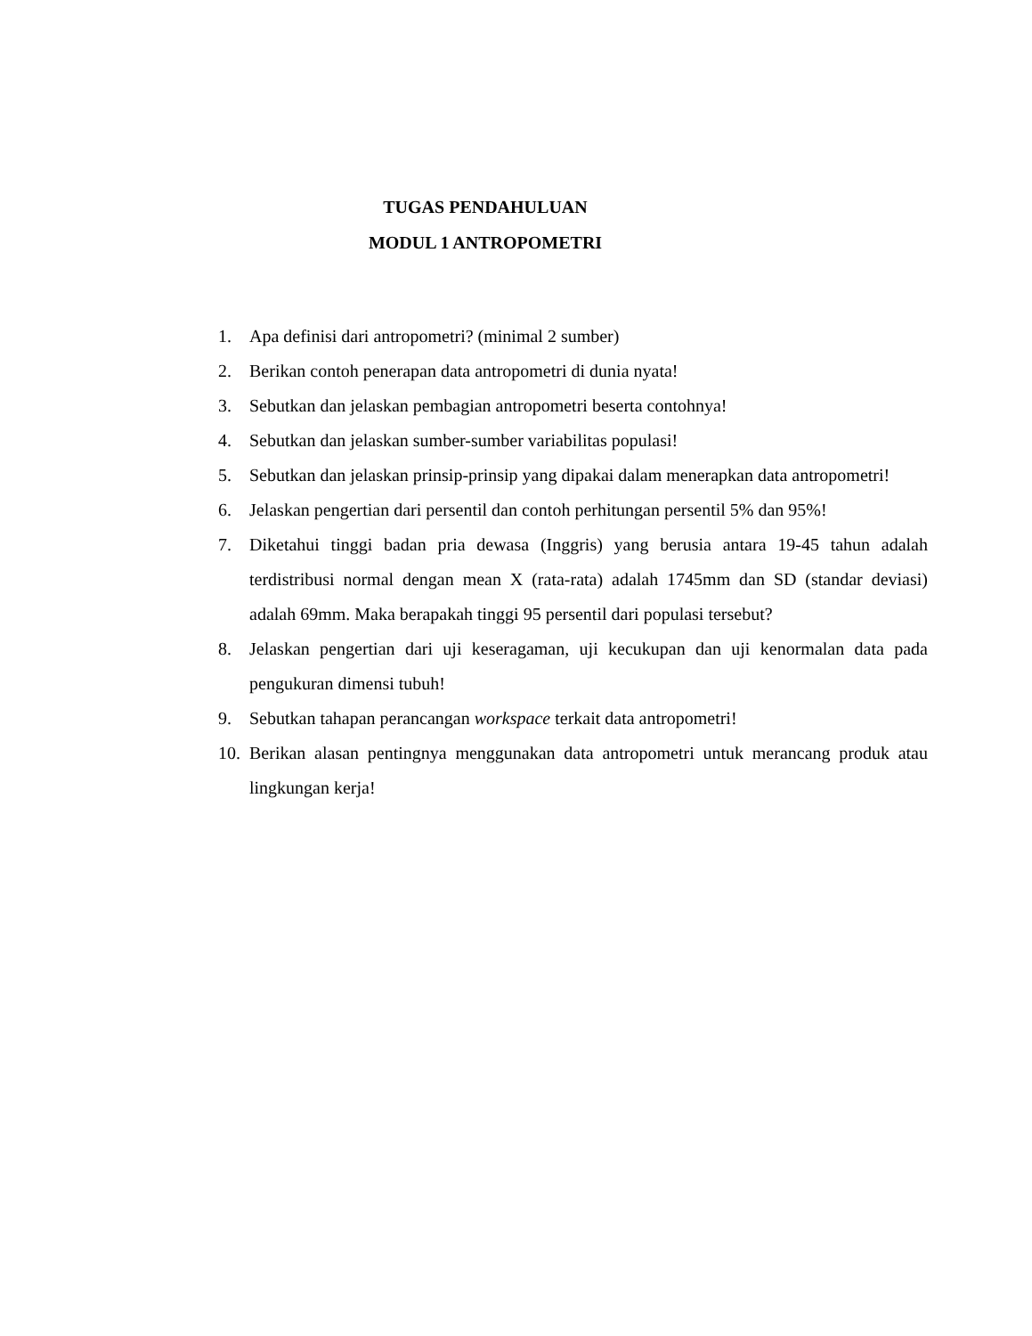TUGAS PENDAHULUAN
MODUL 1 ANTROPOMETRI
1. Apa definisi dari antropometri? (minimal 2 sumber)
2. Berikan contoh penerapan data antropometri di dunia nyata!
3. Sebutkan dan jelaskan pembagian antropometri beserta contohnya!
4. Sebutkan dan jelaskan sumber-sumber variabilitas populasi!
5. Sebutkan dan jelaskan prinsip-prinsip yang dipakai dalam menerapkan data antropometri!
6. Jelaskan pengertian dari persentil dan contoh perhitungan persentil 5% dan 95%!
7. Diketahui tinggi badan pria dewasa (Inggris) yang berusia antara 19-45 tahun adalah terdistribusi normal dengan mean X (rata-rata) adalah 1745mm dan SD (standar deviasi) adalah 69mm. Maka berapakah tinggi 95 persentil dari populasi tersebut?
8. Jelaskan pengertian dari uji keseragaman, uji kecukupan dan uji kenormalan data pada pengukuran dimensi tubuh!
9. Sebutkan tahapan perancangan workspace terkait data antropometri!
10. Berikan alasan pentingnya menggunakan data antropometri untuk merancang produk atau lingkungan kerja!